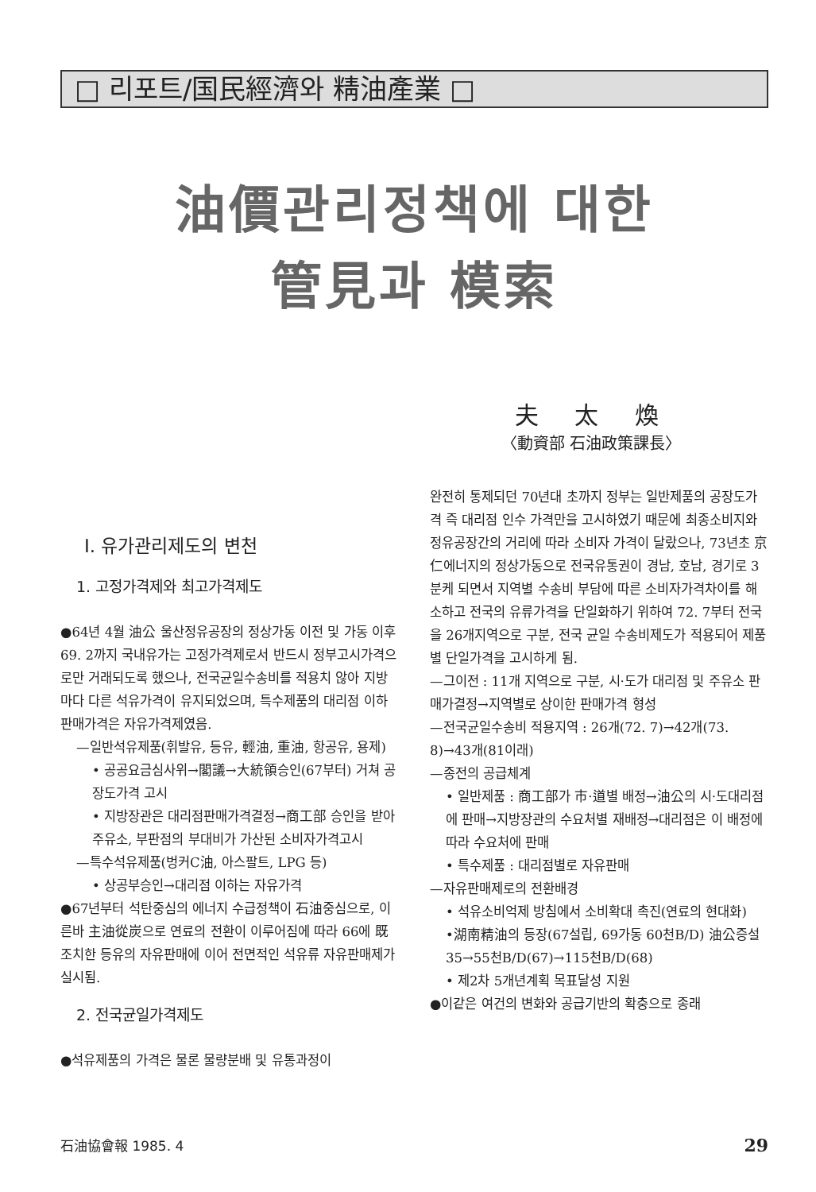□ 리포트/国民經濟와 精油產業 □
油價관리정책에 대한
管見과 模索
夫 太 煥
〈動資部 石油政策課長〉
Ⅰ. 유가관리제도의 변천
1. 고정가격제와 최고가격제도
●64년 4월 油公 울산정유공장의 정상가동 이전 및 가동 이후 69. 2까지 국내유가는 고정가격제로서 반드시 정부고시가격으로만 거래되도록 했으나, 전국균일수송비를 적용치 않아 지방마다 다른 석유가격이 유지되었으며, 특수제품의 대리점 이하 판매가격은 자유가격제였음.
—일반석유제품(휘발유, 등유, 輕油, 重油, 항공유, 용제)
• 공공요금심사위→閣議→大統領승인(67부터) 거쳐 공장도가격 고시
• 지방장관은 대리점판매가격결정→商工部 승인을 받아 주유소, 부판점의 부대비가 가산된 소비자가격고시
—특수석유제품(벙커C油, 아스팔트, LPG 등)
• 상공부승인→대리점 이하는 자유가격
●67년부터 석탄중심의 에너지 수급정책이 石油중심으로, 이른바 主油從炭으로 연료의 전환이 이루어짐에 따라 66에 既조치한 등유의 자유판매에 이어 전면적인 석유류 자유판매제가 실시됨.
2. 전국균일가격제도
●석유제품의 가격은 물론 물량분배 및 유통과정이
완전히 통제되던 70년대 초까지 정부는 일반제품의 공장도가격 즉 대리점 인수 가격만을 고시하였기 때문에 최종소비지와 정유공장간의 거리에 따라 소비자 가격이 달랐으나, 73년초 京仁에너지의 정상가동으로 전국유통권이 경남, 호남, 경기로 3분케 되면서 지역별 수송비 부담에 따른 소비자가격차이를 해소하고 전국의 유류가격을 단일화하기 위하여 72. 7부터 전국을 26개지역으로 구분, 전국 균일 수송비제도가 적용되어 제품별 단일가격을 고시하게 됨.
—그이전 : 11개 지역으로 구분, 시·도가 대리점 및 주유소 판매가결정→지역별로 상이한 판매가격 형성
—전국균일수송비 적용지역 : 26개(72. 7)→42개(73. 8)→43개(81이래)
—종전의 공급체계
• 일반제품 : 商工部가 市·道별 배정→油公의 시·도대리점에 판매→지방장관의 수요처별 재배정→대리점은 이 배정에 따라 수요처에 판매
• 특수제품 : 대리점별로 자유판매
—자유판매제로의 전환배경
• 석유소비억제 방침에서 소비확대 촉진(연료의 현대화)
•湖南精油의 등장(67설립, 69가동 60천B/D) 油公증설 35→55천B/D(67)→115천B/D(68)
• 제2차 5개년계획 목표달성 지원
●이같은 여건의 변화와 공급기반의 확충으로 종래
石油協會報 1985. 4 29